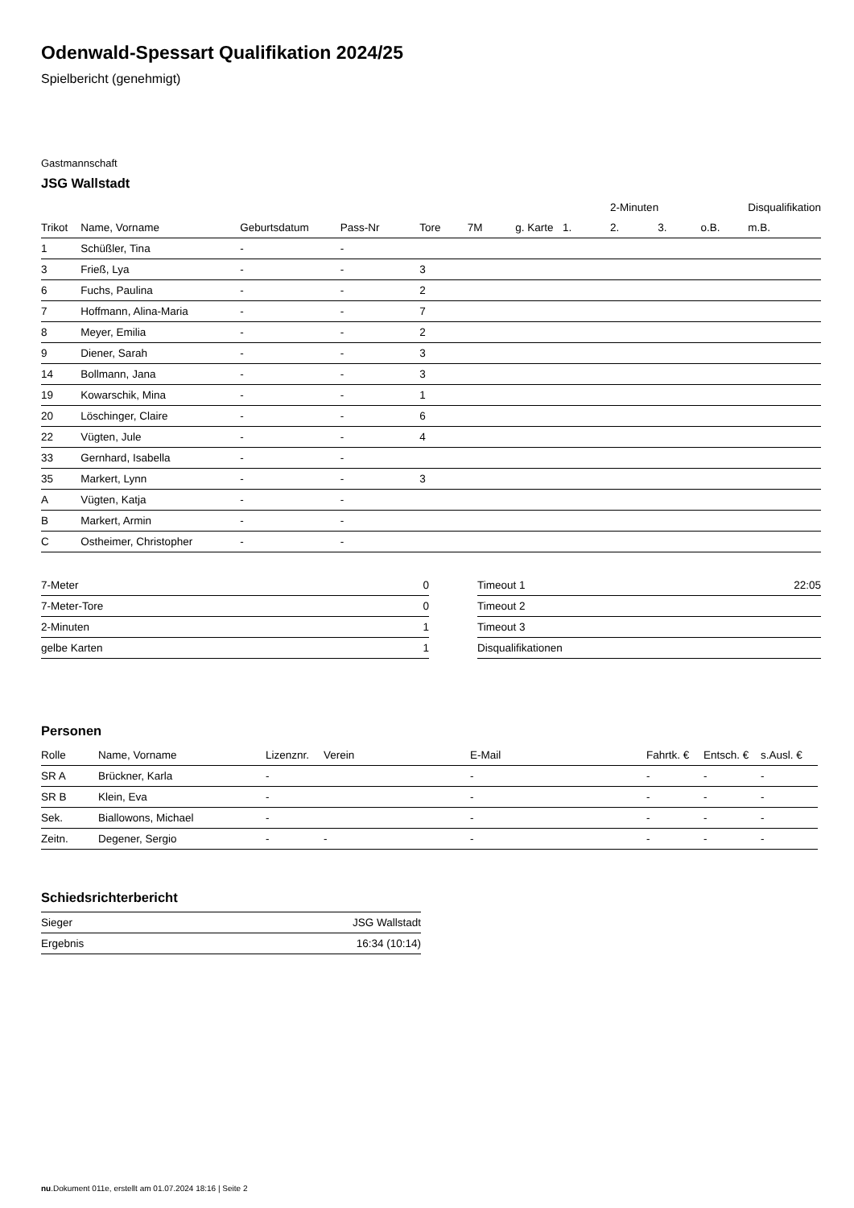Odenwald-Spessart Qualifikation 2024/25
Spielbericht (genehmigt)
Gastmannschaft
JSG Wallstadt
| | | | | | | | | 2-Minuten | | | Disqualifikation |
| --- | --- | --- | --- | --- | --- | --- | --- | --- | --- | --- | --- |
| Trikot | Name, Vorname | Geburtsdatum | Pass-Nr | Tore | 7M | g. Karte | 1. | 2. | 3. | o.B. | m.B. |
| 1 | Schüßler, Tina | - | - | | | | | | | | |
| 3 | Frieß, Lya | - | - | 3 | | | | | | | |
| 6 | Fuchs, Paulina | - | - | 2 | | | | | | | |
| 7 | Hoffmann, Alina-Maria | - | - | 7 | | | | | | | |
| 8 | Meyer, Emilia | - | - | 2 | | | | | | | |
| 9 | Diener, Sarah | - | - | 3 | | | | | | | |
| 14 | Bollmann, Jana | - | - | 3 | | | | | | | |
| 19 | Kowarschik, Mina | - | - | 1 | | | | | | | |
| 20 | Löschinger, Claire | - | - | 6 | | | | | | | |
| 22 | Vügten, Jule | - | - | 4 | | | | | | | |
| 33 | Gernhard, Isabella | - | - | | | | | | | | |
| 35 | Markert, Lynn | - | - | 3 | | | | | | | |
| A | Vügten, Katja | - | - | | | | | | | | |
| B | Markert, Armin | - | - | | | | | | | | |
| C | Ostheimer, Christopher | - | - | | | | | | | | |
| 7-Meter | 0 |
| 7-Meter-Tore | 0 |
| 2-Minuten | 1 |
| gelbe Karten | 1 |
| Timeout 1 | 22:05 |
| Timeout 2 | |
| Timeout 3 | |
| Disqualifikationen | |
Personen
| Rolle | Name, Vorname | Lizenznr. | Verein | E-Mail | Fahrtk. € | Entsch. € | s.Ausl. € |
| --- | --- | --- | --- | --- | --- | --- | --- |
| SR A | Brückner, Karla | - | | - | - | - | - |
| SR B | Klein, Eva | - | | - | - | - | - |
| Sek. | Biallowons, Michael | - | | - | - | - | - |
| Zeitn. | Degener, Sergio | - | - | - | - | - | - |
Schiedsrichterbericht
| Sieger | JSG Wallstadt |
| Ergebnis | 16:34 (10:14) |
nu.Dokument 011e, erstellt am 01.07.2024 18:16 | Seite 2